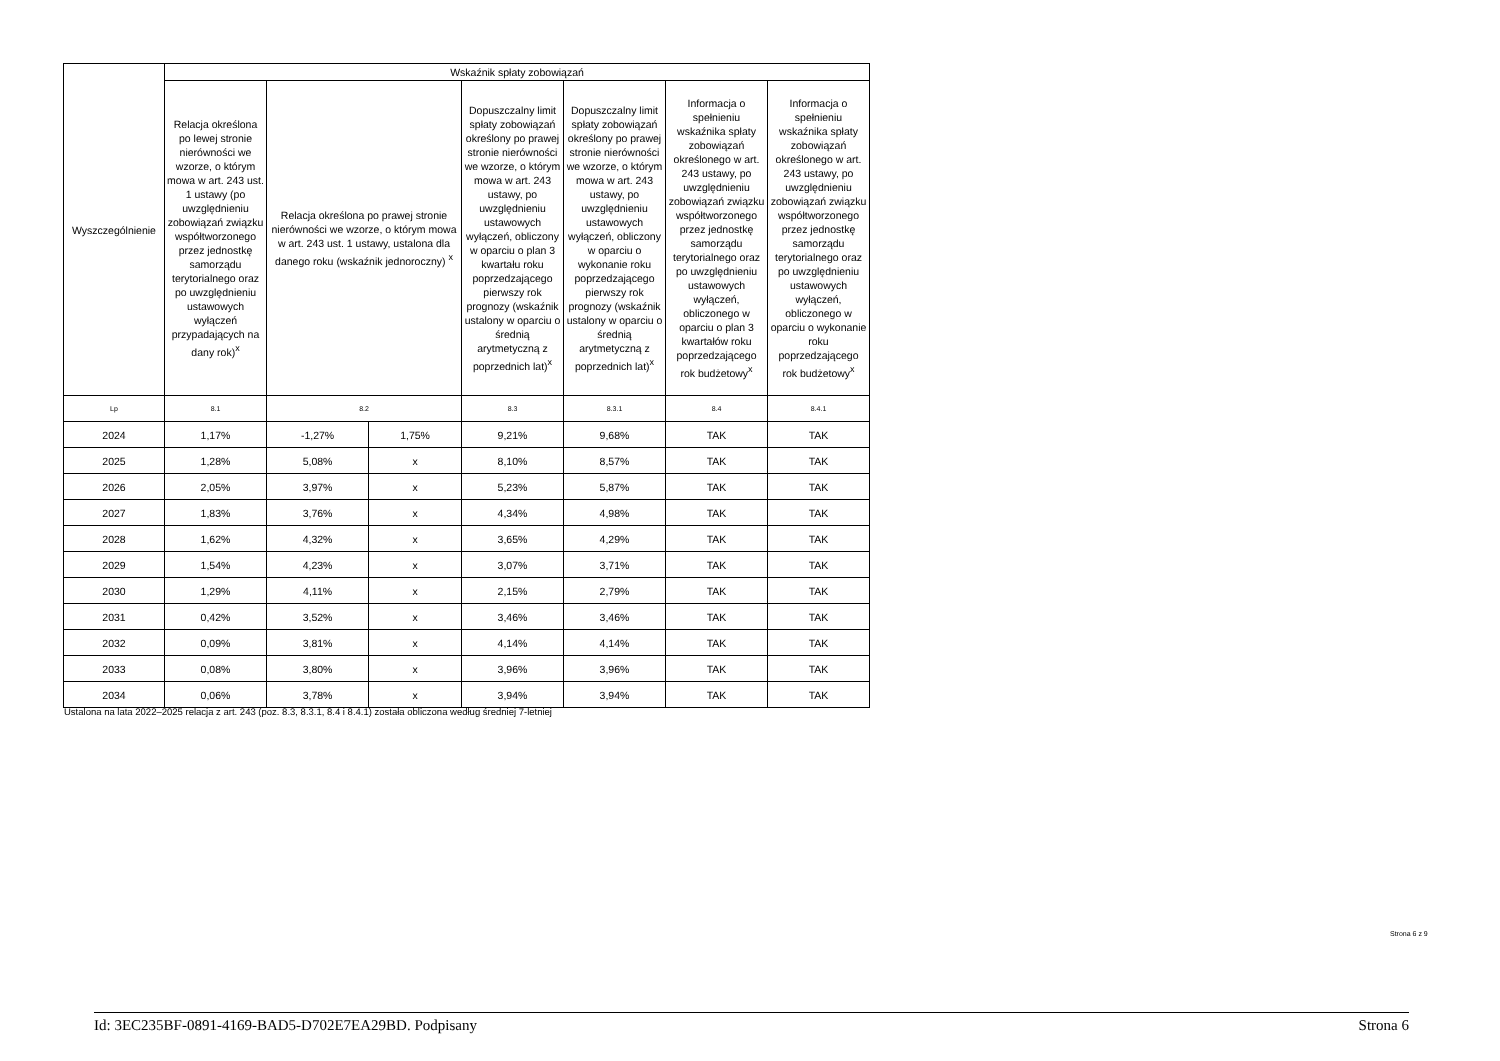| Wyszczególnienie | Wskaźnik spłaty zobowiązań | | | | | | |
| --- | --- | --- | --- | --- | --- | --- | --- |
| | Relacja określona po lewej stronie nierówności we wzorze, o którym mowa w art. 243 ust. 1 ustawy (po uwzględnieniu zobowiązań związku współtworzonego przez jednostkę samorządu terytorialnego oraz po uwzględnieniu ustawowych wyłączeń przypadających na dany rok)<sup>x</sup> | Relacja określona po prawej stronie nierówności we wzorze, o którym mowa w art. 243 ust. 1 ustawy, ustalona dla danego roku (wskaźnik jednoroczny) <sup>x</sup> | | Dopuszczalny limit spłaty zobowiązań określony po prawej stronie nierówności we wzorze, o którym mowa w art. 243 ustawy, po uwzględnieniu ustawowych wyłączeń, obliczony w oparciu o plan 3 kwartału roku poprzedzającego pierwszy rok prognozy (wskaźnik ustalony w oparciu o średnią arytmetyczną z poprzednich lat)<sup>x</sup> | Dopuszczalny limit spłaty zobowiązań określony po prawej stronie nierówności we wzorze, o którym mowa w art. 243 ustawy, po uwzględnieniu ustawowych wyłączeń, obliczony w oparciu o wykonanie roku poprzedzającego pierwszy rok prognozy (wskaźnik ustalony w oparciu o średnią arytmetyczną z poprzednich lat)<sup>x</sup> | Informacja o spełnieniu wskaźnika spłaty zobowiązań określonego w art. 243 ustawy, po uwzględnieniu zobowiązań związku współtworzonego przez jednostkę samorządu terytorialnego oraz po uwzględnieniu ustawowych wyłączeń, obliczonego w oparciu o plan 3 kwartałów roku poprzedzającego rok budżetowy<sup>x</sup> | Informacja o spełnieniu wskaźnika spłaty zobowiązań określonego w art. 243 ustawy, po uwzględnieniu zobowiązań związku współtworzonego przez jednostkę samorządu terytorialnego oraz po uwzględnieniu ustawowych wyłączeń, obliczonego w oparciu o wykonanie roku poprzedzającego rok budżetowy<sup>x</sup> |
| Lp | 8.1 | 8.2 | | 8.3 | 8.3.1 | 8.4 | 8.4.1 |
| 2024 | 1,17% | -1,27% | 1,75% | 9,21% | 9,68% | TAK | TAK |
| 2025 | 1,28% | 5,08% | x | 8,10% | 8,57% | TAK | TAK |
| 2026 | 2,05% | 3,97% | x | 5,23% | 5,87% | TAK | TAK |
| 2027 | 1,83% | 3,76% | x | 4,34% | 4,98% | TAK | TAK |
| 2028 | 1,62% | 4,32% | x | 3,65% | 4,29% | TAK | TAK |
| 2029 | 1,54% | 4,23% | x | 3,07% | 3,71% | TAK | TAK |
| 2030 | 1,29% | 4,11% | x | 2,15% | 2,79% | TAK | TAK |
| 2031 | 0,42% | 3,52% | x | 3,46% | 3,46% | TAK | TAK |
| 2032 | 0,09% | 3,81% | x | 4,14% | 4,14% | TAK | TAK |
| 2033 | 0,08% | 3,80% | x | 3,96% | 3,96% | TAK | TAK |
| 2034 | 0,06% | 3,78% | x | 3,94% | 3,94% | TAK | TAK |
Ustalona na lata 2022–2025 relacja z art. 243 (poz. 8.3, 8.3.1, 8.4 i 8.4.1) została obliczona według średniej 7-letniej
Strona 6 z 9
Id: 3EC235BF-0891-4169-BAD5-D702E7EA29BD. Podpisany Strona 6